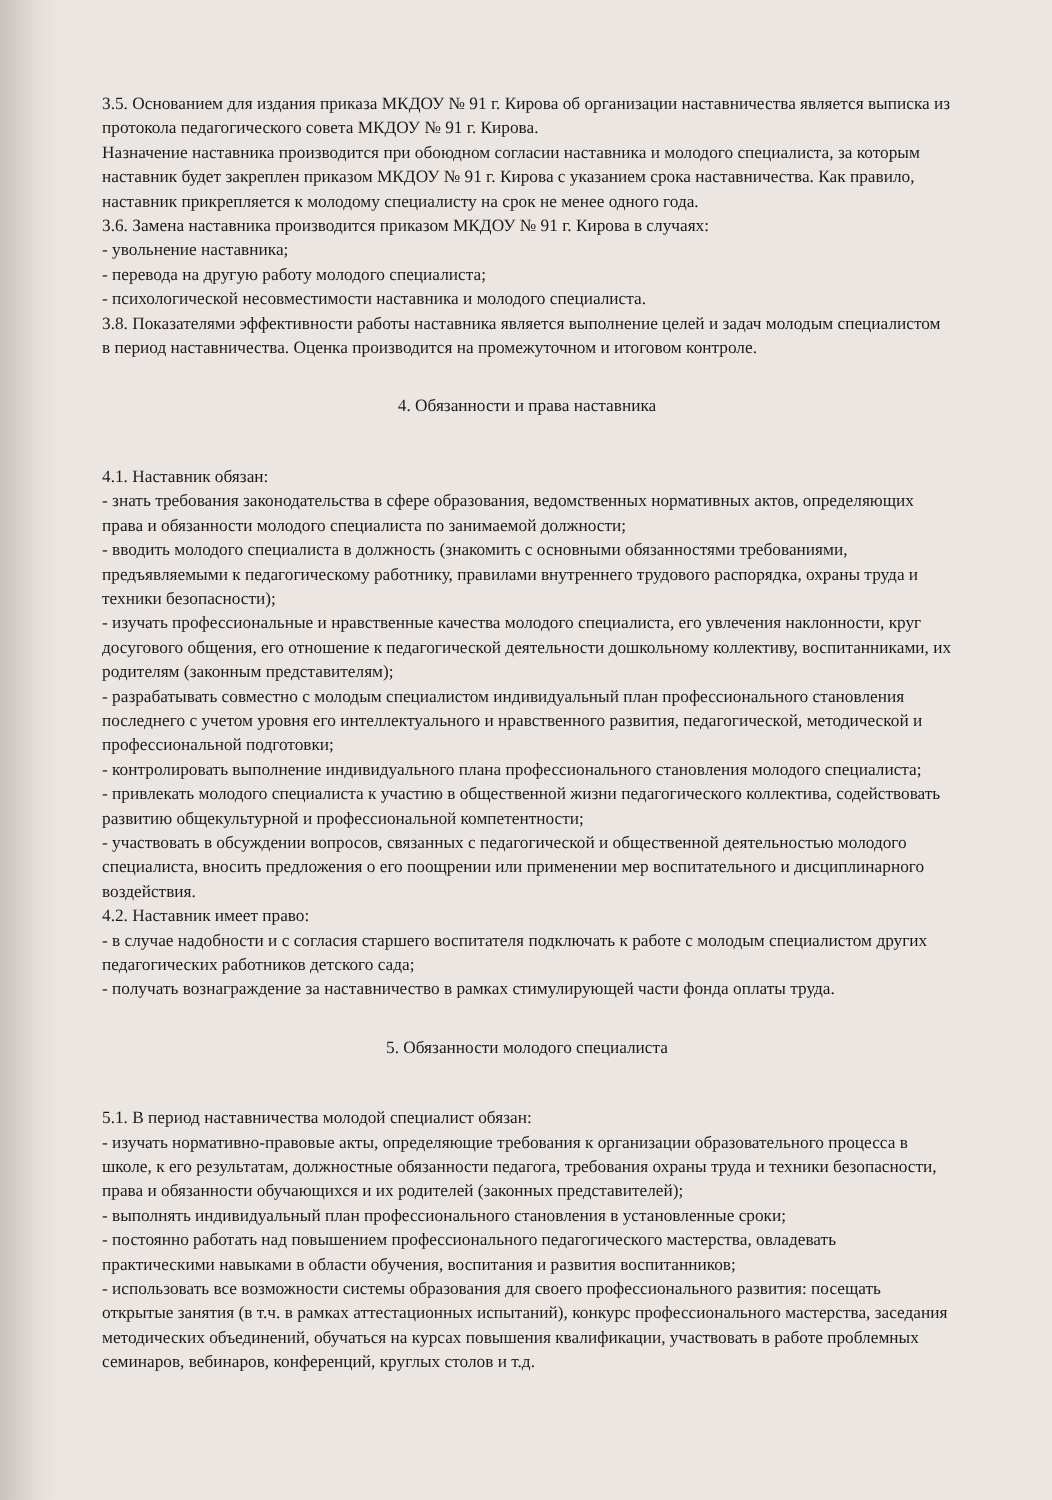3.5. Основанием для издания приказа МКДОУ № 91 г. Кирова об организации наставничества является выписка из протокола педагогического совета МКДОУ № 91 г. Кирова.
Назначение наставника производится при обоюдном согласии наставника и молодого специалиста, за которым наставник будет закреплен приказом МКДОУ № 91 г. Кирова с указанием срока наставничества. Как правило, наставник прикрепляется к молодому специалисту на срок не менее одного года.
3.6. Замена наставника производится приказом МКДОУ № 91 г. Кирова в случаях:
- увольнение наставника;
- перевода на другую работу молодого специалиста;
- психологической несовместимости наставника и молодого специалиста.
3.8. Показателями эффективности работы наставника является выполнение целей и задач молодым специалистом в период наставничества. Оценка производится на промежуточном и итоговом контроле.
4. Обязанности и права наставника
4.1. Наставник обязан:
- знать требования законодательства в сфере образования, ведомственных нормативных актов, определяющих права и обязанности молодого специалиста по занимаемой должности;
- вводить молодого специалиста в должность (знакомить с основными обязанностями требованиями, предъявляемыми к педагогическому работнику, правилами внутреннего трудового распорядка, охраны труда и техники безопасности);
- изучать профессиональные и нравственные качества молодого специалиста, его увлечения наклонности, круг досугового общения, его отношение к педагогической деятельности дошкольному коллективу, воспитанниками, их родителям (законным представителям);
- разрабатывать совместно с молодым специалистом индивидуальный план профессионального становления последнего с учетом уровня его интеллектуального и нравственного развития, педагогической, методической и профессиональной подготовки;
- контролировать выполнение индивидуального плана профессионального становления молодого специалиста;
- привлекать молодого специалиста к участию в общественной жизни педагогического коллектива, содействовать развитию общекультурной и профессиональной компетентности;
- участвовать в обсуждении вопросов, связанных с педагогической и общественной деятельностью молодого специалиста, вносить предложения о его поощрении или применении мер воспитательного и дисциплинарного воздействия.
4.2. Наставник имеет право:
- в случае надобности и с согласия старшего воспитателя подключать к работе с молодым специалистом других педагогических работников детского сада;
- получать вознаграждение за наставничество в рамках стимулирующей части фонда оплаты труда.
5. Обязанности молодого специалиста
5.1. В период наставничества молодой специалист обязан:
- изучать нормативно-правовые акты, определяющие требования к организации образовательного процесса в школе, к его результатам, должностные обязанности педагога, требования охраны труда и техники безопасности, права и обязанности обучающихся и их родителей (законных представителей);
- выполнять индивидуальный план профессионального становления в установленные сроки;
- постоянно работать над повышением профессионального педагогического мастерства, овладевать практическими навыками в области обучения, воспитания и развития воспитанников;
- использовать все возможности системы образования для своего профессионального развития: посещать открытые занятия (в т.ч. в рамках аттестационных испытаний), конкурс профессионального мастерства, заседания методических объединений, обучаться на курсах повышения квалификации, участвовать в работе проблемных семинаров, вебинаров, конференций, круглых столов и т.д.